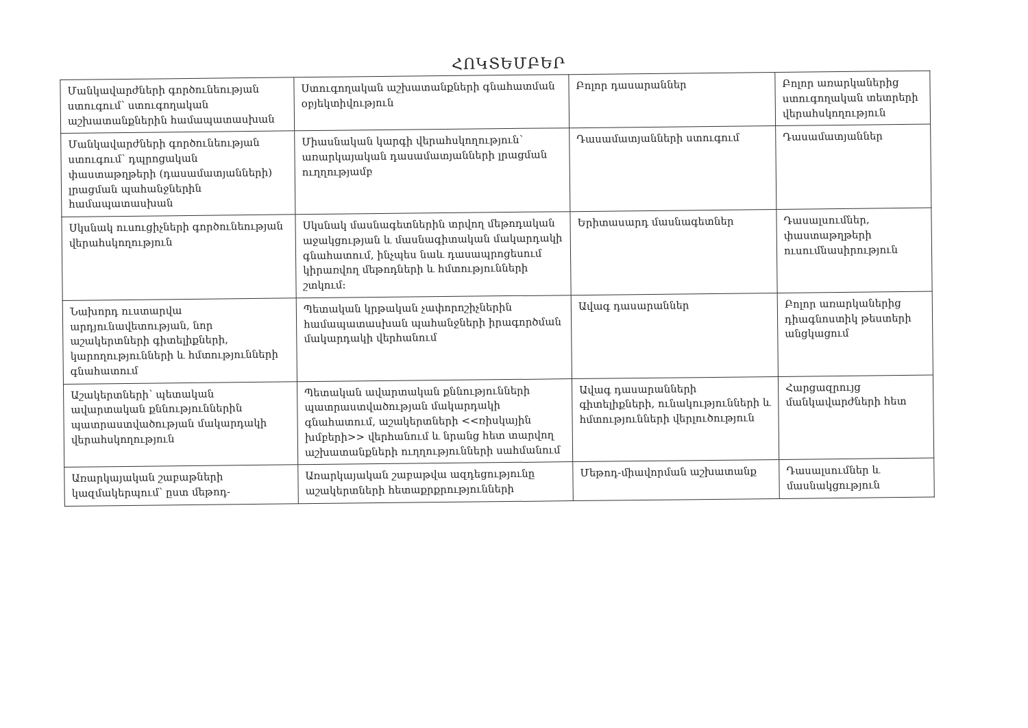ՀՈԿՏԵՄԲԵՐ
| Մանկավարժների գործունեության ստուգում՝ ստուգողական աշխատանքներին համապատասխան | Ստուգողական աշխատանքների գնահատման օբյեկտիվություն | Բոլոր դասարաններ | Բոլոր առարկաներից ստուգողական տետրերի վերահսկողություն |
| Մանկավարժների գործունեության ստուգում՝ դպրոցական փաստաթղթերի (դասամատյանների) լրացման պահանջներին համապատասխան | Միասնական կարգի վերահսկողություն՝ առարկայական դասամատյանների լրացման ուղղությամբ | Դասամատյանների ստուգում | Դասամատյաններ |
| Սկսնակ ուսուցիչների գործունեության վերահսկողություն | Սկսնակ մասնագետներին տրվող մեթոդական աջակցության և մասնագիտական մակարդակի գնահատում, ինչպես նաև դասապրոցեսում կիրառվող մեթոդների և հմտությունների շտկում: | Երիտասարդ մասնագետներ | Դասալսումներ, փաստաթղթերի ուսումնասիրություն |
| Նախորդ ուստարվա արդյունավետության, նոր աշակերտների գիտելիքների, կարողությունների և հմտությունների գնահատում | Պետական կրթական չափորոշիչներին համապատասխան պահանջների իրագործման մակարդակի վերհանում | Ավագ դասարաններ | Բոլոր առարկաներից դիագնոստիկ թեստերի անցկացում |
| Աշակերտների՝ պետական ավարտական քննություններին պատրաստվածության մակարդակի վերահսկողություն | Պետական ավարտական քննությունների պատրաստվածության մակարդակի գնահատում, աշակերտների <<ռիսկային խմբերի>> վերհանում և նրանց հետ տարվող աշխատանքների ուղղությունների սահմանում | Ավագ դասարանների գիտելիքների, ունակությունների և հմտությունների վերլուծություն | Հարցազրույց մանկավարժների հետ |
| Առարկայական շաբաթների կազմակերպում՝ ըստ մեթոդ- | Առարկայական շաբաթվա ազդեցությունը աշակերտների հետաքրքրությունների | Մեթոդ-միավորման աշխատանք | Դասալսումներ և մասնակցություն |